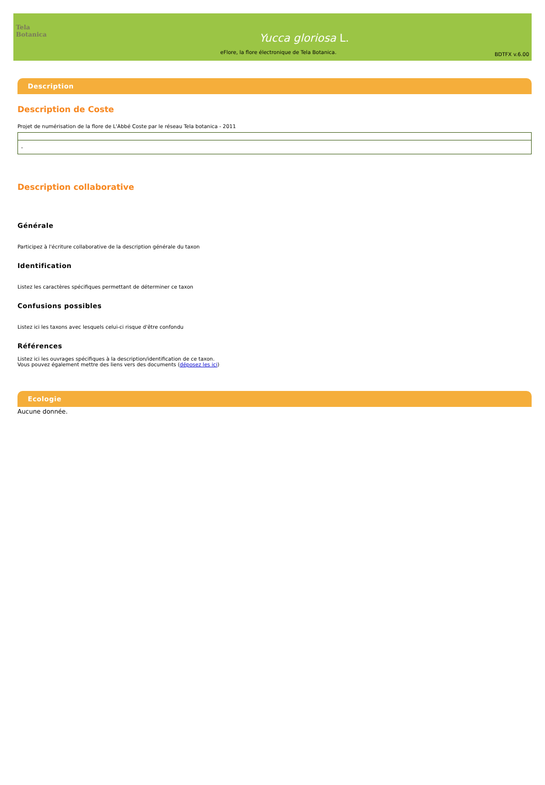Tela Botanica
Yucca gloriosa L.
eFlore, la flore électronique de Tela Botanica.
BDTFX v.6.00
Description
Description de Coste
Projet de numérisation de la flore de L'Abbé Coste par le réseau Tela botanica - 2011
| - |
Description collaborative
Générale
Participez à l'écriture collaborative de la description générale du taxon
Identification
Listez les caractères spécifiques permettant de déterminer ce taxon
Confusions possibles
Listez ici les taxons avec lesquels celui-ci risque d'être confondu
Références
Listez ici les ouvrages spécifiques à la description/identification de ce taxon.
Vous pouvez également mettre des liens vers des documents (déposez les ici)
Ecologie
Aucune donnée.